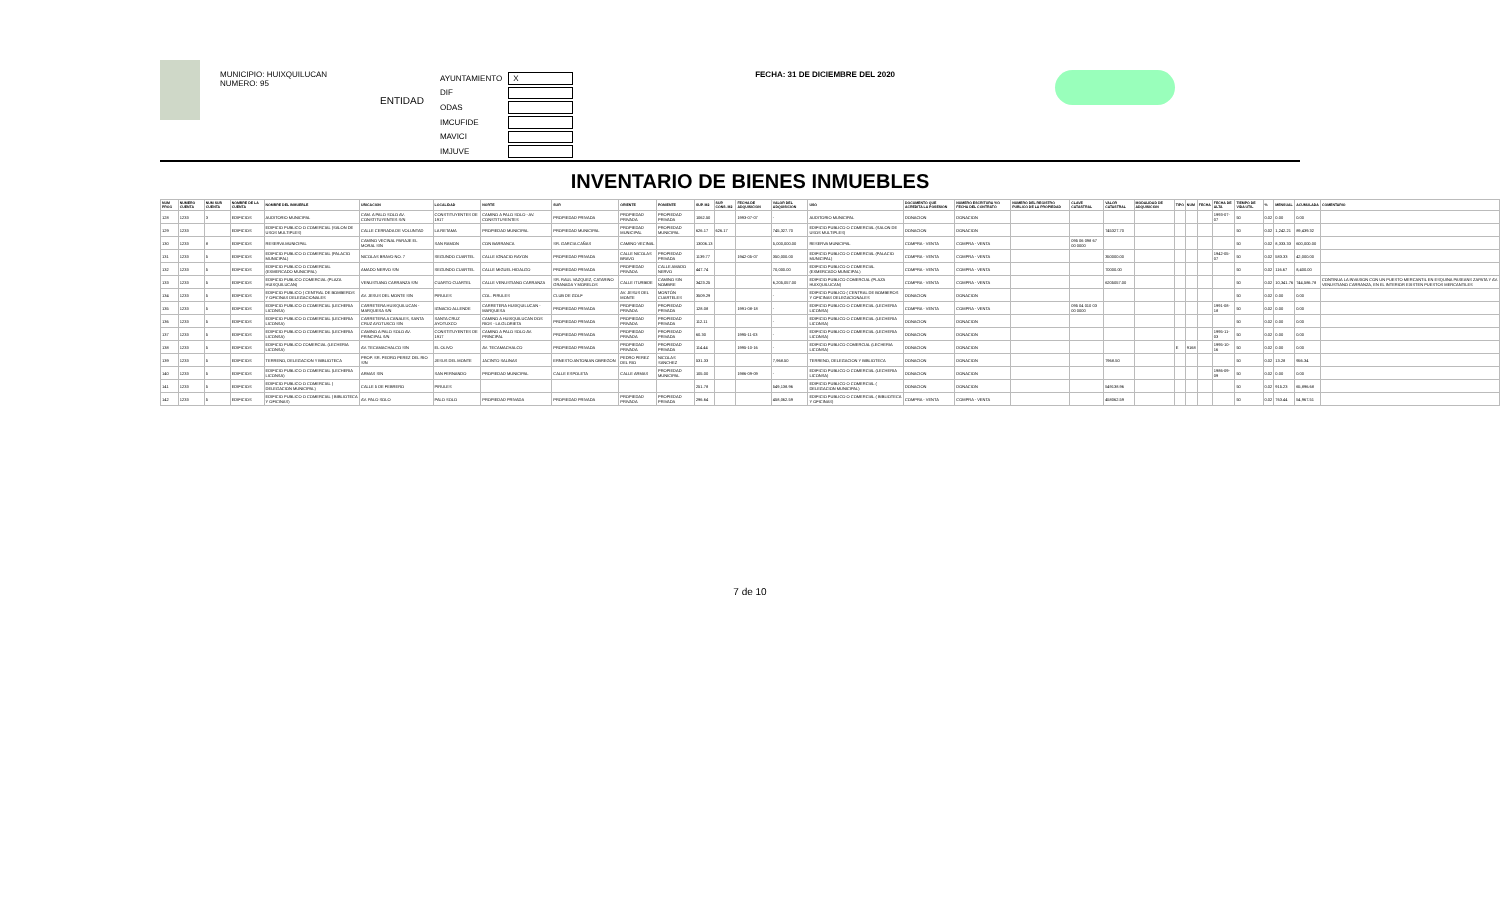MUNICIPIO: HUIXQUILUCAN
NUMERO: 95
ENTIDAD
| AYUNTAMIENTO | X |
| DIF | |
| ODAS | |
| IMCUFIDE | |
| MAVICI | |
| IMJUVE | |
FECHA: 31 DE DICIEMBRE DEL 2020
INVENTARIO DE BIENES INMUEBLES
| NUM PROG | NUMERO CUENTA | NUM SUB CUENTA | NOMBRE DE LA CUENTA | NOMBRE DEL INMUEBLE | UBICACION | LOCALIDAD | NORTE | SUR | ORIENTE | PONIENTE | SUP. M2 | SUP. CONS. M2 | FECHA DE ADQUISICION | VALOR DEL ADQUISICION | USO | DOCUMENTO QUE ACREDITA LA POSESION | NUMERO ESCRITURA Y/O FECHA DEL CONTRATO | NUMERO DEL REGISTRO PUBLICO DE LA PROPIEDAD | CLAVE CATASTRAL | VALOR CATASTRAL | MODALIDAD DE ADQUISICION | TIPO | NUM | FECHA | FECHA DE ALTA | TIEMPO DE VIDA UTIL | % | MENSUAL | ACUMULADA | COMENTARIO |
| --- | --- | --- | --- | --- | --- | --- | --- | --- | --- | --- | --- | --- | --- | --- | --- | --- | --- | --- | --- | --- | --- | --- | --- | --- | --- | --- | --- | --- | --- | --- |
| 128 | 1233 | 3 | EDIFICIOS | AUDITORIO MUNICIPAL | CAM. A PALO SOLO AV. CONSTITUYENTES S/N | CONSTITUYENTES DE 1917 | CAMINO A PALO SOLO - AV. CONSTITUYENTES | PROPIEDAD PRIVADA | PROPIEDAD PRIVADA | PROPIEDAD PRIVADA | 1062.50 | | 1993-07-07 | - | AUDITORIO MUNICIPAL | DONACION | DONACION | | | | | | | | 1993-07-07 | 50 | 0.02 | 0.00 | 0.00 | |
| 129 | 1233 | | EDIFICIOS | EDIFICIO PUBLICO O COMERCIAL (SALON DE USOS MULTIPLES) | CALLE CERRADA DE VOLUNTAD | LA RETAMA | PROPIEDAD MUNICIPAL | PROPIEDAD MUNICIPAL | PROPIEDAD MUNICIPAL | PROPIEDAD MUNICIPAL | 626.17 | 626.17 | | 745,327.70 | EDIFICIO PUBLICO O COMERCIAL (SALON DE USOS MULTIPLES) | DONACION | DONACION | | | 745327.70 | | | | | | 50 | 0.02 | 1,242.21 | 89,439.32 | |
| 130 | 1233 | 8 | EDIFICIOS | RESERVA MUNICIPAL | CAMINO VECINAL PARAJE EL MORAL S/N | SAN RAMON | CON BARRANCA | SR. GARCIA CAÑAS | CAMINO VECINAL | | 13006.13 | | | 5,000,000.00 | RESERVA MUNICIPAL | COMPRA - VENTA | COMPRA - VENTA | | 095 06 098 67 00 0000 | | | | | | | 50 | 0.02 | 8,333.33 | 600,000.00 | |
| 131 | 1233 | 5 | EDIFICIOS | EDIFICIO PUBLICO O COMERCIAL (PALACIO MUNICIPAL) | NICOLAS BRAVO NO. 7 | SEGUNDO CUARTEL | CALLE IGNACIO RAYON | PROPIEDAD PRIVADA | CALLE NICOLAS BRAVO | PROPIEDAD PRIVADA | 1139.77 | | 1942-05-07 | 350,000.00 | EDIFICIO PUBLICO O COMERCIAL (PALACIO MUNICIPAL) | COMPRA - VENTA | COMPRA - VENTA | | | 350000.00 | | | | | 1942-05-07 | 50 | 0.02 | 583.33 | 42,000.00 | |
| 132 | 1233 | 5 | EDIFICIOS | EDIFICIO PUBLICO O COMERCIAL (EXMERCADO MUNICIPAL) | AMADO NERVO S/N | SEGUNDO CUARTEL | CALLE MIGUEL HIDALGO | PROPIEDAD PRIVADA | PROPIEDAD PRIVADA | CALLE AMADO NERVO | 447.74 | | | 70,000.00 | EDIFICIO PUBLICO O COMERCIAL (EXMERCADO MUNICIPAL) | COMPRA - VENTA | COMPRA - VENTA | | | 70000.00 | | | | | | 50 | 0.02 | 116.67 | 8,400.00 | |
| 133 | 1233 | 5 | EDIFICIOS | EDIFICIO PUBLICO COMERCIAL (PLAZA HUIXQUILUCAN) | VENUSTIANO CARRANZA S/N | CUARTO CUARTEL | CALLE VENUSTIANO CARRANZA | SR. RAUL VAZQUEZ, CATARINO GRANADA Y MORELOS | CALLE ITURBIDE | CAMINO SIN NOMBRE | 3423.25 | | | 6,205,057.00 | EDIFICIO PUBLICO COMERCIAL (PLAZA HUIXQUILUCAN) | COMPRA - VENTA | COMPRA - VENTA | | | 6205057.00 | | | | | | 50 | 0.02 | 10,341.76 | 744,586.78 | CONTINUA LA INVASION CON UN PUESTO MERCANTIL EN ESQUINA PASEANS ZAPATA Y AV. VENUSTIANO CARRANZA, EN EL INTERIOR EXISTEN PUESTOS MERCANTILES |
| 134 | 1233 | 5 | EDIFICIOS | EDIFICIO PUBLICO ( CENTRAL DE BOMBEROS Y OFICINAS DELEGACIONALES | AV. JESUS DEL MONTE S/N | PIRULES | COL. PIRULES | CLUB DE GOLF | AV. JESUS DEL MONTE | MONTÓN CUARTELES | 3509.29 | | | - | EDIFICIO PUBLICO ( CENTRAL DE BOMBEROS Y OFICINAS DELEGACIONALES | DONACION | DONACION | | | | | | | | | 50 | 0.02 | 0.00 | 0.00 | |
| 135 | 1233 | 5 | EDIFICIOS | EDIFICIO PUBLICO O COMERCIAL (LECHERIA LICONSA) | CARRETERA HUIXQUILUCAN - MARQUESA S/N | IGNACIO ALLENDE | CARRETERA HUIXQUILUCAN - MARQUESA | PROPIEDAD PRIVADA | PROPIEDAD PRIVADA | PROPIEDAD PRIVADA | 128.08 | | 1991-08-18 | - | EDIFICIO PUBLICO O COMERCIAL (LECHERIA LICONSA) | COMPRA - VENTA | COMPRA - VENTA | | 095 04 010 03 00 0000 | | | | | | 1991-08-18 | 50 | 0.02 | 0.00 | 0.00 | |
| 136 | 1233 | 5 | EDIFICIOS | EDIFICIO PUBLICO O COMERCIAL (LECHERIA LICONSA) | CARRETERA A CANALES, SANTA CRUZ AYOTUXCO S/N | SANTA CRUZ AYOTUXCO | CAMINO A HUIXQUILUCAN DOS RIOS - LA GLORIETA | PROPIEDAD PRIVADA | PROPIEDAD PRIVADA | PROPIEDAD PRIVADA | 112.11 | | | - | EDIFICIO PUBLICO O COMERCIAL (LECHERIA LICONSA) | DONACION | DONACION | | | | | | | | | 50 | 0.02 | 0.00 | 0.00 | |
| 137 | 1233 | 5 | EDIFICIOS | EDIFICIO PUBLICO O COMERCIAL (LECHERIA LICONSA) | CAMINO A PALO SOLO AV. PRINCIPAL S/N | CONSTITUYENTES DE 1917 | CAMINO A PALO SOLO AV. PRINCIPAL | PROPIEDAD PRIVADA | PROPIEDAD PRIVADA | PROPIEDAD PRIVADA | 60.30 | | 1995-11-03 | - | EDIFICIO PUBLICO O COMERCIAL (LECHERIA LICONSA) | DONACION | DONACION | | | | | | | | 1995-11-03 | 50 | 0.02 | 0.00 | 0.00 | |
| 138 | 1233 | 5 | EDIFICIOS | EDIFICIO PUBLICO COMERCIAL (LECHERIA LICONSA) | AV. TECAMACHALCO S/N | EL OLIVO | AV. TECAMACHALCO | PROPIEDAD PRIVADA | PROPIEDAD PRIVADA | PROPIEDAD PRIVADA | 114.44 | | 1995-10-16 | - | EDIFICIO PUBLICO COMERCIAL (LECHERIA LICONSA) | DONACION | DONACION | | | | | E | 9168 | | 1995-10-16 | 50 | 0.02 | 0.00 | 0.00 | |
| 139 | 1233 | 5 | EDIFICIOS | TERRENO, DELEGACION Y BIBLIOTECA | PROP. SR. PEDRO PEREZ DEL RIO S/N | JESUS DEL MONTE | JACINTO SALINAS | ERNESTO ANTONIAN OBREGON | PEDRO PEREZ DEL RIO | NICOLAS SANCHEZ | 531.33 | | | 7,968.50 | TERRENO, DELEGACION Y BIBLIOTECA | DONACION | DONACION | | | 7968.50 | | | | | | 50 | 0.02 | 13.28 | 956.34 | |
| 140 | 1233 | 5 | EDIFICIOS | EDIFICIO PUBLICO O COMERCIAL (LECHERIA LICONSA) | ARMAS S/N | SAN FERNANDO | PROPIEDAD MUNICIPAL | CALLE ESPOLETA | CALLE ARMAS | PROPIEDAD MUNICIPAL | 105.00 | | 1986-09-09 | - | EDIFICIO PUBLICO O COMERCIAL (LECHERIA LICONSA) | DONACION | DONACION | | | | | | | | 1986-09-09 | 50 | 0.02 | 0.00 | 0.00 | |
| 141 | 1233 | 5 | EDIFICIOS | EDIFICIO PUBLICO O COMERCIAL ( DELEGACION MUNICIPAL) | CALLE 5 DE FEBRERO | PIRULES | | | | | 251.78 | | | 549,138.96 | EDIFICIO PUBLICO O COMERCIAL ( DELEGACION MUNICIPAL) | DONACION | DONACION | | | 549138.96 | | | | | | 50 | 0.02 | 915.23 | 65,896.68 | |
| 142 | 1233 | 5 | EDIFICIOS | EDIFICIO PUBLICO O COMERCIAL ( BIBLIOTECA Y OFICINAS) | AV. PALO SOLO | PALO SOLO | PROPIEDAD PRIVADA | PROPIEDAD PRIVADA | PROPIEDAD PRIVADA | PROPIEDAD PRIVADA | 296.64 | | | 458,062.59 | EDIFICIO PUBLICO O COMERCIAL ( BIBLIOTECA Y OFICINAS) | COMPRA - VENTA | COMPRA - VENTA | | | 458062.59 | | | | | | 50 | 0.02 | 763.44 | 54,967.51 | |
7 de 10